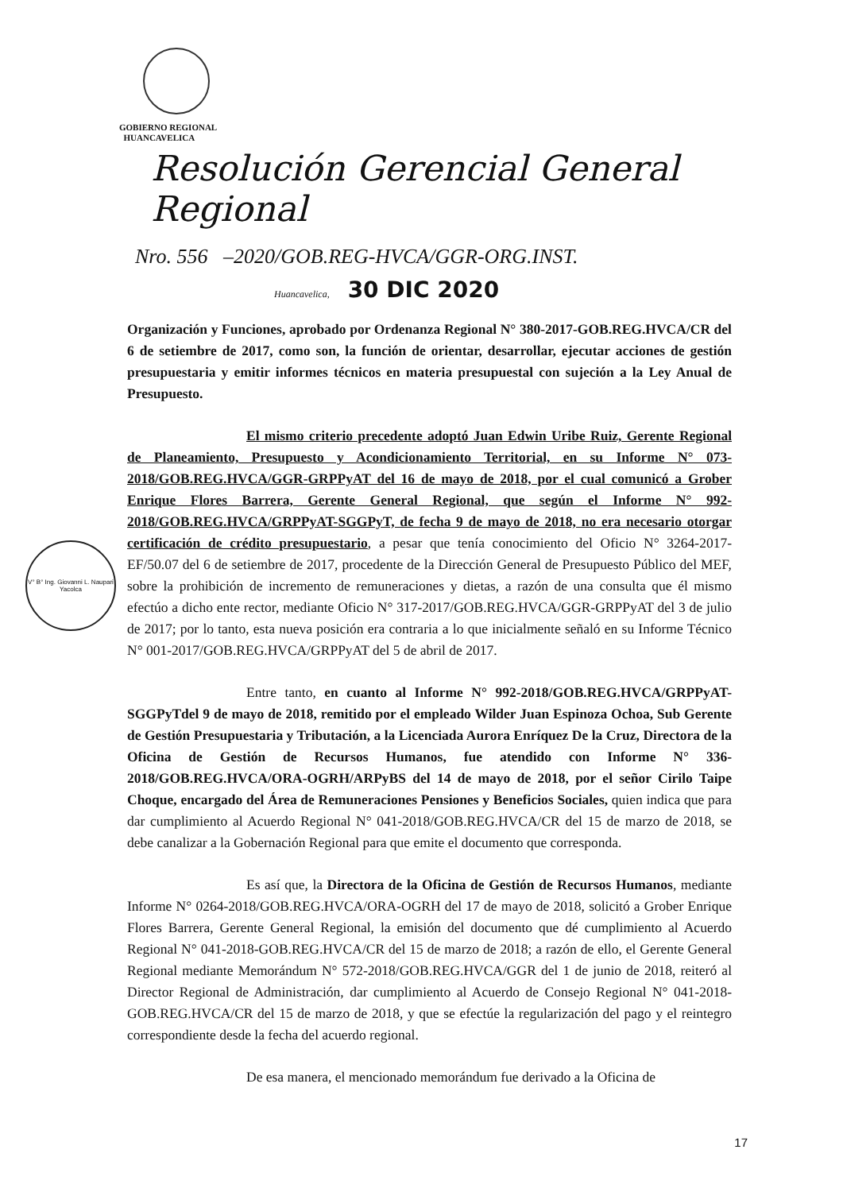GOBIERNO REGIONAL
HUANCAVELICA
Resolución Gerencial General Regional
Nro. 556 –2020/GOB.REG-HVCA/GGR-ORG.INST.
Huancavelica, 30 DIC 2020
V° B° Ing. Giovanni L. Naupari Yacolca
Organización y Funciones, aprobado por Ordenanza Regional N° 380-2017-GOB.REG.HVCA/CR del 6 de setiembre de 2017, como son, la función de orientar, desarrollar, ejecutar acciones de gestión presupuestaria y emitir informes técnicos en materia presupuestal con sujeción a la Ley Anual de Presupuesto.
El mismo criterio precedente adoptó Juan Edwin Uribe Ruiz, Gerente Regional de Planeamiento, Presupuesto y Acondicionamiento Territorial, en su Informe N° 073-2018/GOB.REG.HVCA/GGR-GRPPyAT del 16 de mayo de 2018, por el cual comunicó a Grober Enrique Flores Barrera, Gerente General Regional, que según el Informe N° 992-2018/GOB.REG.HVCA/GRPPyAT-SGGPyT, de fecha 9 de mayo de 2018, no era necesario otorgar certificación de crédito presupuestario, a pesar que tenía conocimiento del Oficio N° 3264-2017-EF/50.07 del 6 de setiembre de 2017, procedente de la Dirección General de Presupuesto Público del MEF, sobre la prohibición de incremento de remuneraciones y dietas, a razón de una consulta que él mismo efectúo a dicho ente rector, mediante Oficio N° 317-2017/GOB.REG.HVCA/GGR-GRPPyAT del 3 de julio de 2017; por lo tanto, esta nueva posición era contraria a lo que inicialmente señaló en su Informe Técnico N° 001-2017/GOB.REG.HVCA/GRPPyAT del 5 de abril de 2017.
Entre tanto, en cuanto al Informe N° 992-2018/GOB.REG.HVCA/GRPPyAT-SGGPyTdel 9 de mayo de 2018, remitido por el empleado Wilder Juan Espinoza Ochoa, Sub Gerente de Gestión Presupuestaria y Tributación, a la Licenciada Aurora Enríquez De la Cruz, Directora de la Oficina de Gestión de Recursos Humanos, fue atendido con Informe N° 336-2018/GOB.REG.HVCA/ORA-OGRH/ARPyBS del 14 de mayo de 2018, por el señor Cirilo Taipe Choque, encargado del Área de Remuneraciones Pensiones y Beneficios Sociales, quien indica que para dar cumplimiento al Acuerdo Regional N° 041-2018/GOB.REG.HVCA/CR del 15 de marzo de 2018, se debe canalizar a la Gobernación Regional para que emite el documento que corresponda.
Es así que, la Directora de la Oficina de Gestión de Recursos Humanos, mediante Informe N° 0264-2018/GOB.REG.HVCA/ORA-OGRH del 17 de mayo de 2018, solicitó a Grober Enrique Flores Barrera, Gerente General Regional, la emisión del documento que dé cumplimiento al Acuerdo Regional N° 041-2018-GOB.REG.HVCA/CR del 15 de marzo de 2018; a razón de ello, el Gerente General Regional mediante Memorándum N° 572-2018/GOB.REG.HVCA/GGR del 1 de junio de 2018, reiteró al Director Regional de Administración, dar cumplimiento al Acuerdo de Consejo Regional N° 041-2018-GOB.REG.HVCA/CR del 15 de marzo de 2018, y que se efectúe la regularización del pago y el reintegro correspondiente desde la fecha del acuerdo regional.
De esa manera, el mencionado memorándum fue derivado a la Oficina de
17